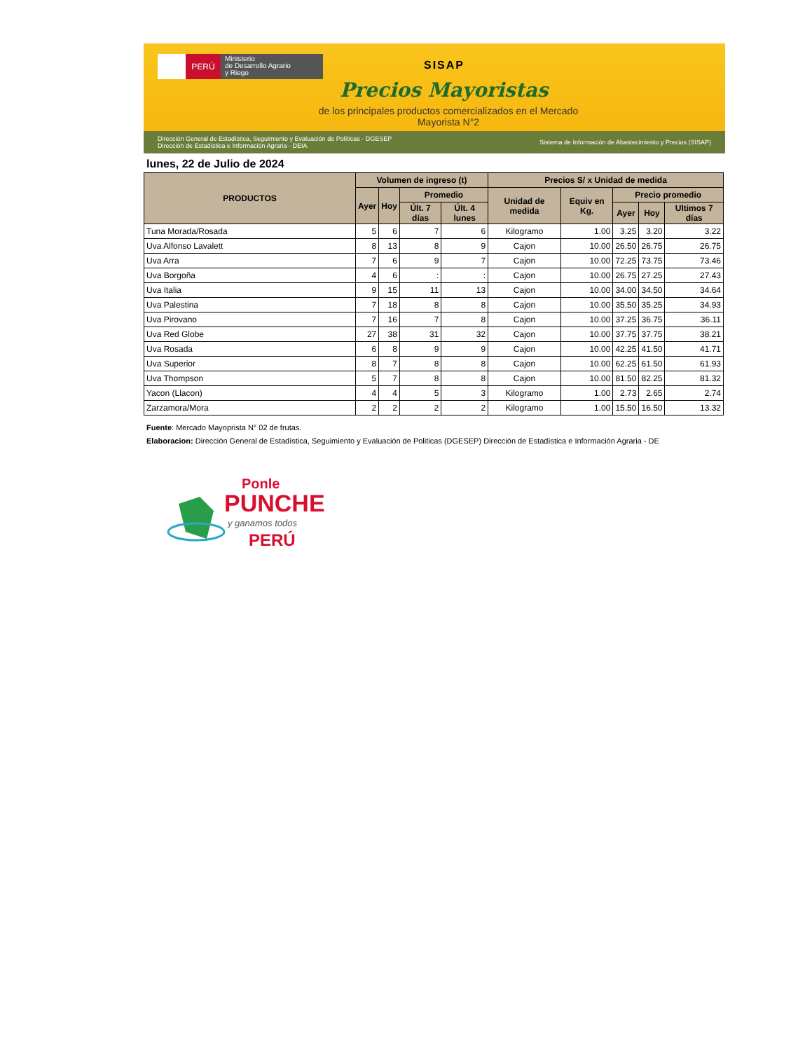PERÚ
Ministerio
de Desarrollo Agrario
y Riego
SISAP
Precios Mayoristas
de los principales productos comercializados en el Mercado Mayorista N°2
Dirección General de Estadística, Seguimiento y Evaluación de Políticas - DGESEP
Dirección de Estadística e Información Agraria - DEIA
Sistema de Información de Abastecimiento y Precios (SISAP)
lunes, 22 de Julio de 2024
| PRODUCTOS | Volumen de ingreso (t) | | | | Precios S/ x Unidad de medida | | | | |
| --- | --- | --- | --- | --- | --- | --- | --- | --- | --- |
| | Ayer | Hoy | Promedio | | Unidad de medida | Equiv en Kg. | Precio promedio | | |
| | | | Últ. 7 días | Últ. 4 lunes | | | Ayer | Hoy | Ultimos 7 días |
| Tuna Morada/Rosada | 5 | 6 | 7 | 6 | Kilogramo | 1.00 | 3.25 | 3.20 | 3.22 |
| Uva Alfonso Lavalett | 8 | 13 | 8 | 9 | Cajon | 10.00 | 26.50 | 26.75 | 26.75 |
| Uva Arra | 7 | 6 | 9 | 7 | Cajon | 10.00 | 72.25 | 73.75 | 73.46 |
| Uva Borgoña | 4 | 6 | : | : | Cajon | 10.00 | 26.75 | 27.25 | 27.43 |
| Uva Italia | 9 | 15 | 11 | 13 | Cajon | 10.00 | 34.00 | 34.50 | 34.64 |
| Uva Palestina | 7 | 18 | 8 | 8 | Cajon | 10.00 | 35.50 | 35.25 | 34.93 |
| Uva Pirovano | 7 | 16 | 7 | 8 | Cajon | 10.00 | 37.25 | 36.75 | 36.11 |
| Uva Red Globe | 27 | 38 | 31 | 32 | Cajon | 10.00 | 37.75 | 37.75 | 38.21 |
| Uva Rosada | 6 | 8 | 9 | 9 | Cajon | 10.00 | 42.25 | 41.50 | 41.71 |
| Uva Superior | 8 | 7 | 8 | 8 | Cajon | 10.00 | 62.25 | 61.50 | 61.93 |
| Uva Thompson | 5 | 7 | 8 | 8 | Cajon | 10.00 | 81.50 | 82.25 | 81.32 |
| Yacon (Llacon) | 4 | 4 | 5 | 3 | Kilogramo | 1.00 | 2.73 | 2.65 | 2.74 |
| Zarzamora/Mora | 2 | 2 | 2 | 2 | Kilogramo | 1.00 | 15.50 | 16.50 | 13.32 |
Fuente: Mercado Mayoprista N° 02 de frutas.
Elaboracion: Dirección General de Estadística, Seguimiento y Evaluación de Politicas (DGESEP) Dirección de Estadística e Información Agraria - DE
Ponle
PUNCHE
y ganamos todos
PERÚ